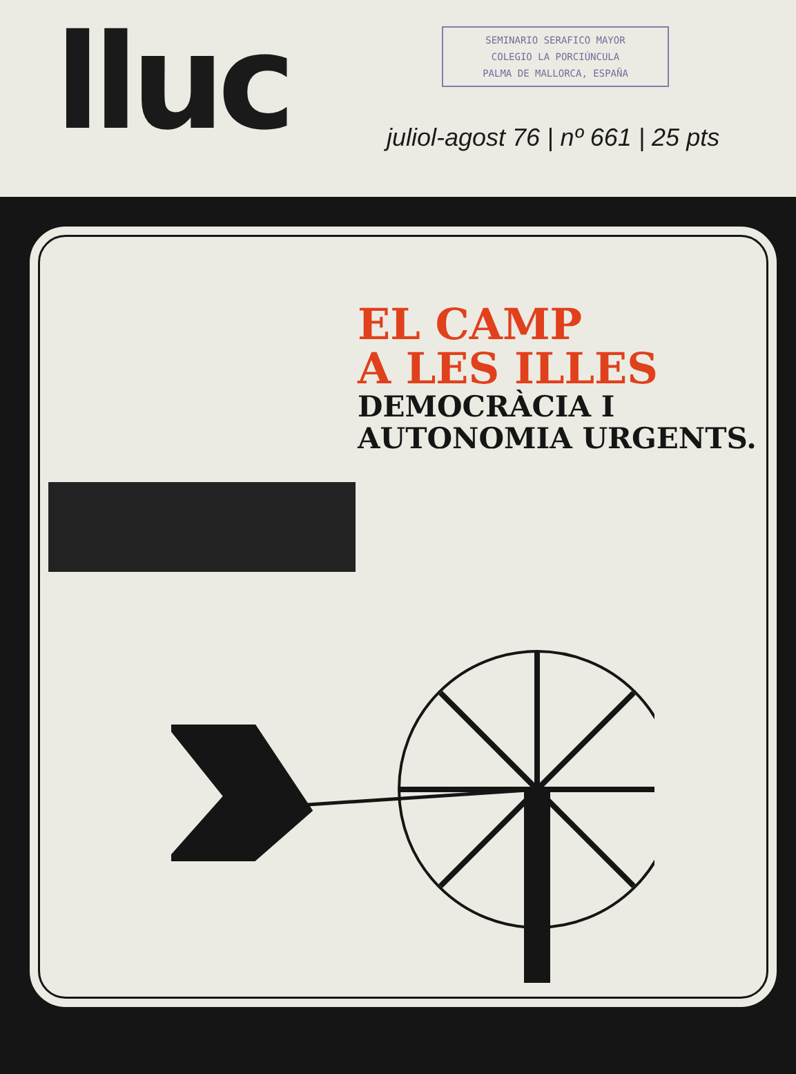lluc
SEMINARIO SERAFICO MAYOR
COLEGIO LA PORCIÚNCULA
PALMA DE MALLORCA, ESPAÑA
juliol-agost 76 | nº 661 | 25 pts
EL CAMP
A LES ILLES
DEMOCRÀCIA I
AUTONOMIA URGENTS.